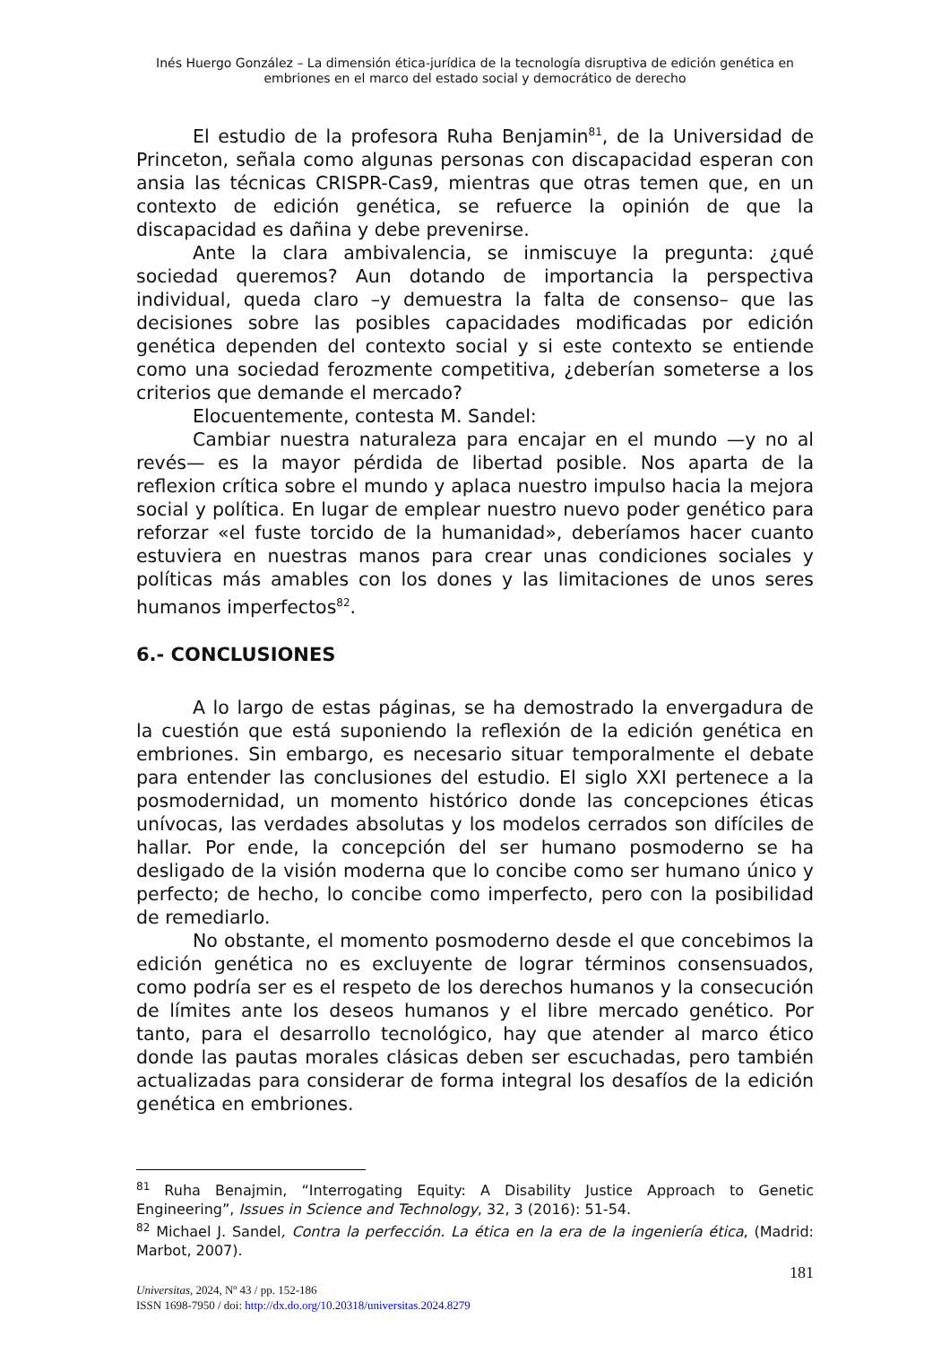Inés Huergo González – La dimensión ética-jurídica de la tecnología disruptiva de edición genética en
embriones en el marco del estado social y democrático de derecho
El estudio de la profesora Ruha Benjamin<sup>81</sup>, de la Universidad de Princeton, señala como algunas personas con discapacidad esperan con ansia las técnicas CRISPR-Cas9, mientras que otras temen que, en un contexto de edición genética, se refuerce la opinión de que la discapacidad es dañina y debe prevenirse.
Ante la clara ambivalencia, se inmiscuye la pregunta: ¿qué sociedad queremos? Aun dotando de importancia la perspectiva individual, queda claro –y demuestra la falta de consenso– que las decisiones sobre las posibles capacidades modificadas por edición genética dependen del contexto social y si este contexto se entiende como una sociedad ferozmente competitiva, ¿deberían someterse a los criterios que demande el mercado?
Elocuentemente, contesta M. Sandel:
Cambiar nuestra naturaleza para encajar en el mundo —y no al revés— es la mayor pérdida de libertad posible. Nos aparta de la reflexion crítica sobre el mundo y aplaca nuestro impulso hacia la mejora social y política. En lugar de emplear nuestro nuevo poder genético para reforzar «el fuste torcido de la humanidad», deberíamos hacer cuanto estuviera en nuestras manos para crear unas condiciones sociales y políticas más amables con los dones y las limitaciones de unos seres humanos imperfectos<sup>82</sup>.
6.- CONCLUSIONES
A lo largo de estas páginas, se ha demostrado la envergadura de la cuestión que está suponiendo la reflexión de la edición genética en embriones. Sin embargo, es necesario situar temporalmente el debate para entender las conclusiones del estudio. El siglo XXI pertenece a la posmodernidad, un momento histórico donde las concepciones éticas unívocas, las verdades absolutas y los modelos cerrados son difíciles de hallar. Por ende, la concepción del ser humano posmoderno se ha desligado de la visión moderna que lo concibe como ser humano único y perfecto; de hecho, lo concibe como imperfecto, pero con la posibilidad de remediarlo.
No obstante, el momento posmoderno desde el que concebimos la edición genética no es excluyente de lograr términos consensuados, como podría ser es el respeto de los derechos humanos y la consecución de límites ante los deseos humanos y el libre mercado genético. Por tanto, para el desarrollo tecnológico, hay que atender al marco ético donde las pautas morales clásicas deben ser escuchadas, pero también actualizadas para considerar de forma integral los desafíos de la edición genética en embriones.
<sup>81</sup> Ruha Benajmin, “Interrogating Equity: A Disability Justice Approach to Genetic Engineering”, Issues in Science and Technology, 32, 3 (2016): 51-54.
<sup>82</sup> Michael J. Sandel, Contra la perfección. La ética en la era de la ingeniería ética, (Madrid: Marbot, 2007).
181
Universitas, 2024, Nº 43 / pp. 152-186
ISSN 1698-7950 / doi: http://dx.do.org/10.20318/universitas.2024.8279